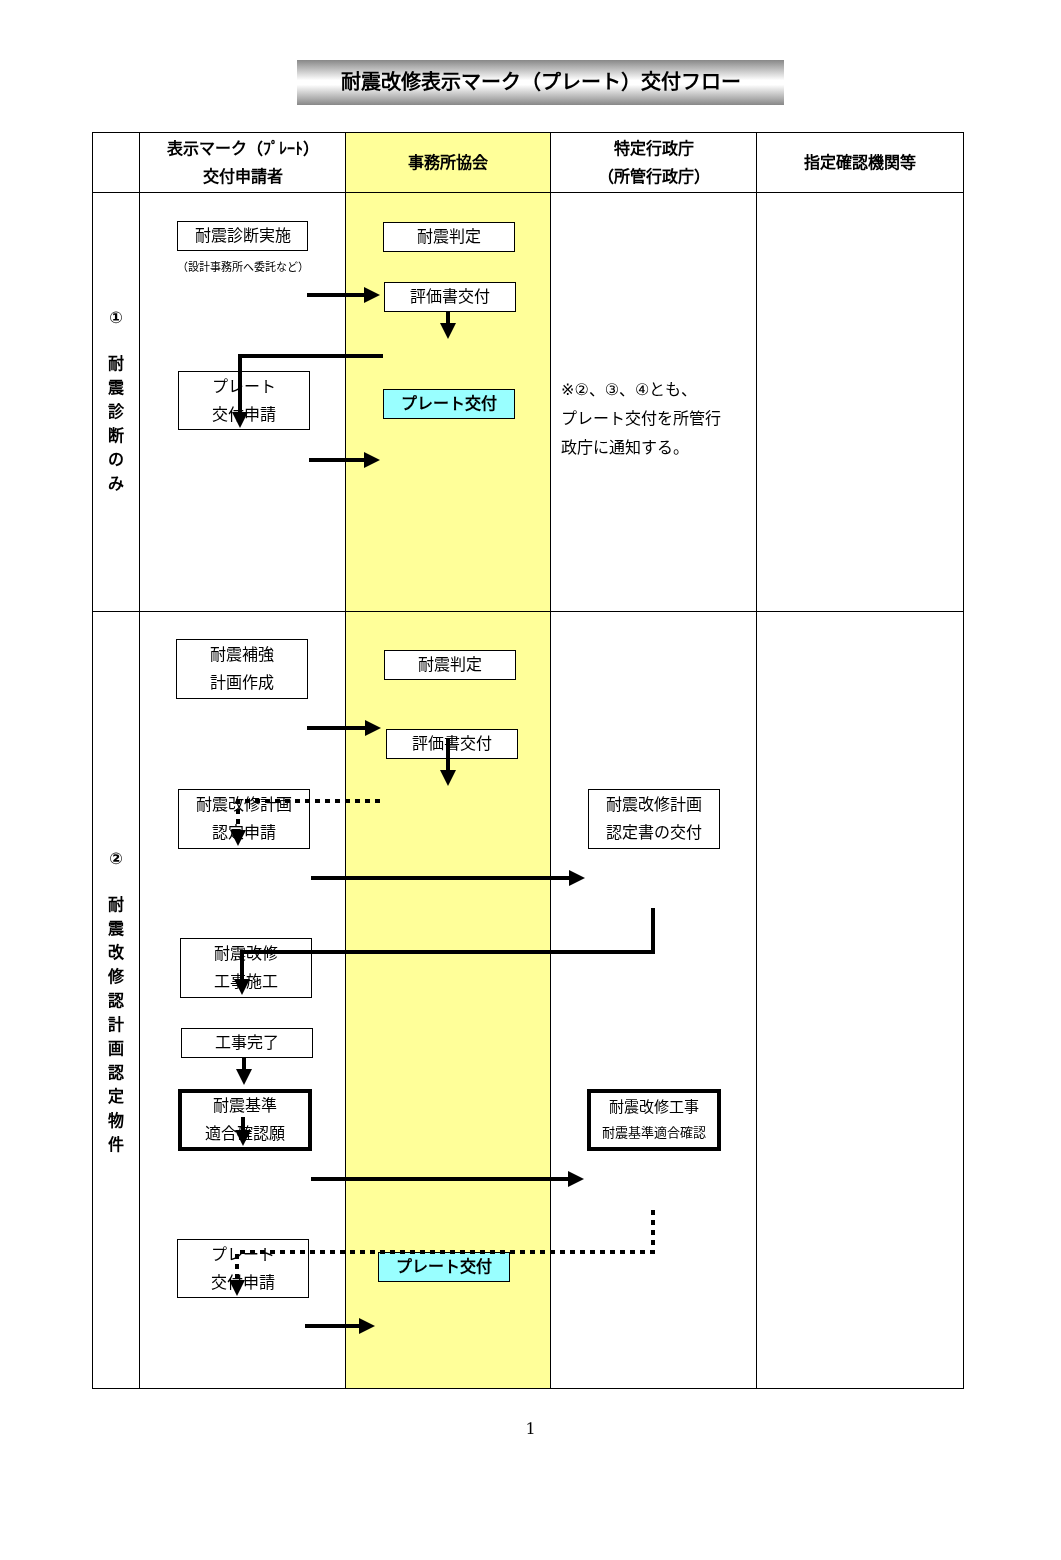耐震改修表示マーク（プレート）交付フロー
| | 表示マーク（ﾌﾟﾚｰﾄ） 交付申請者 | 事務所協会 | 特定行政庁 （所管行政庁） | 指定確認機関等 |
| --- | --- | --- | --- | --- |
| ① 耐 震 診 断 の み | 耐震診断実施 （設計事務所へ委託など） プレート 交付申請 | 耐震判定 評価書交付 プレート交付 | ※②、③、④とも、 プレート交付を所管行 政庁に通知する。 | |
| ② 耐 震 改 修 認 計 画 認 定 物 件 | 耐震補強 計画作成 耐震改修計画 認定申請 耐震改修 工事施工 工事完了 耐震基準 適合確認願 プレート 交付申請 | 耐震判定 評価書交付 プレート交付 | 耐震改修計画 認定書の交付 耐震改修工事 耐震基準適合確認 | |
1